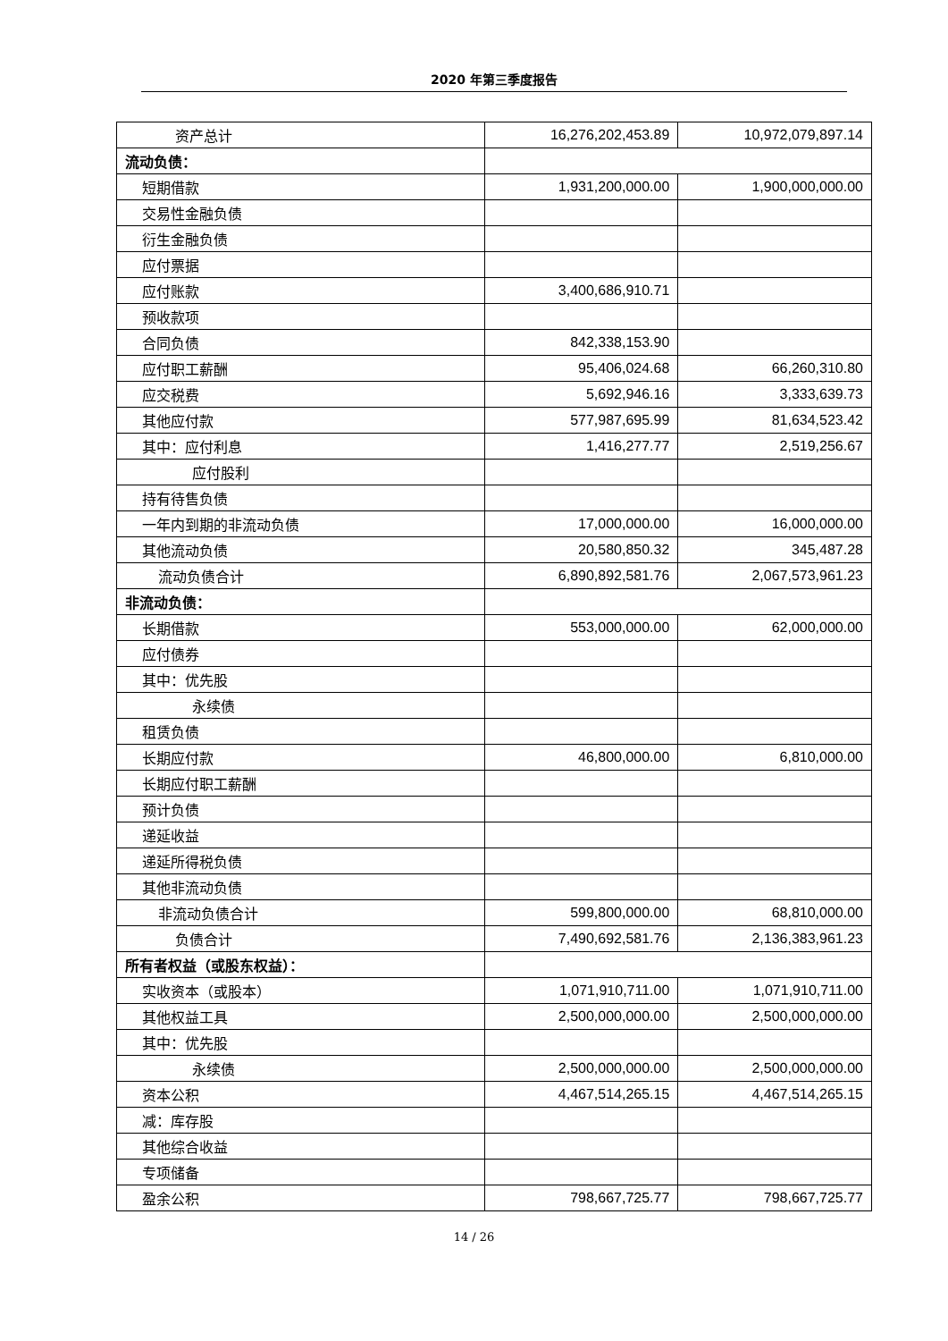2020 年第三季度报告
| 资产总计 | 16,276,202,453.89 | 10,972,079,897.14 |
| 流动负债： | | |
| 短期借款 | 1,931,200,000.00 | 1,900,000,000.00 |
| 交易性金融负债 | | |
| 衍生金融负债 | | |
| 应付票据 | | |
| 应付账款 | 3,400,686,910.71 | |
| 预收款项 | | |
| 合同负债 | 842,338,153.90 | |
| 应付职工薪酬 | 95,406,024.68 | 66,260,310.80 |
| 应交税费 | 5,692,946.16 | 3,333,639.73 |
| 其他应付款 | 577,987,695.99 | 81,634,523.42 |
| 其中：应付利息 | 1,416,277.77 | 2,519,256.67 |
| 应付股利 | | |
| 持有待售负债 | | |
| 一年内到期的非流动负债 | 17,000,000.00 | 16,000,000.00 |
| 其他流动负债 | 20,580,850.32 | 345,487.28 |
| 流动负债合计 | 6,890,892,581.76 | 2,067,573,961.23 |
| 非流动负债： | | |
| 长期借款 | 553,000,000.00 | 62,000,000.00 |
| 应付债券 | | |
| 其中：优先股 | | |
| 永续债 | | |
| 租赁负债 | | |
| 长期应付款 | 46,800,000.00 | 6,810,000.00 |
| 长期应付职工薪酬 | | |
| 预计负债 | | |
| 递延收益 | | |
| 递延所得税负债 | | |
| 其他非流动负债 | | |
| 非流动负债合计 | 599,800,000.00 | 68,810,000.00 |
| 负债合计 | 7,490,692,581.76 | 2,136,383,961.23 |
| 所有者权益（或股东权益）： | | |
| 实收资本（或股本） | 1,071,910,711.00 | 1,071,910,711.00 |
| 其他权益工具 | 2,500,000,000.00 | 2,500,000,000.00 |
| 其中：优先股 | | |
| 永续债 | 2,500,000,000.00 | 2,500,000,000.00 |
| 资本公积 | 4,467,514,265.15 | 4,467,514,265.15 |
| 减：库存股 | | |
| 其他综合收益 | | |
| 专项储备 | | |
| 盈余公积 | 798,667,725.77 | 798,667,725.77 |
14 / 26